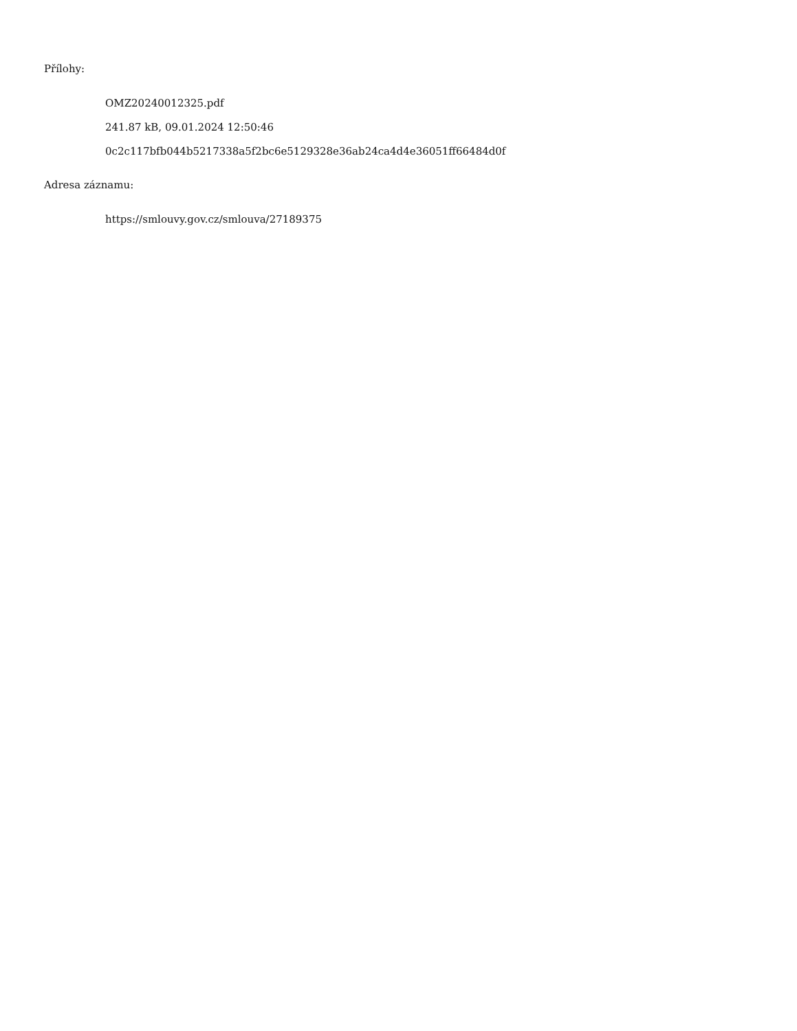Přílohy:
OMZ20240012325.pdf
241.87 kB, 09.01.2024 12:50:46
0c2c117bfb044b5217338a5f2bc6e5129328e36ab24ca4d4e36051ff66484d0f
Adresa záznamu:
https://smlouvy.gov.cz/smlouva/27189375